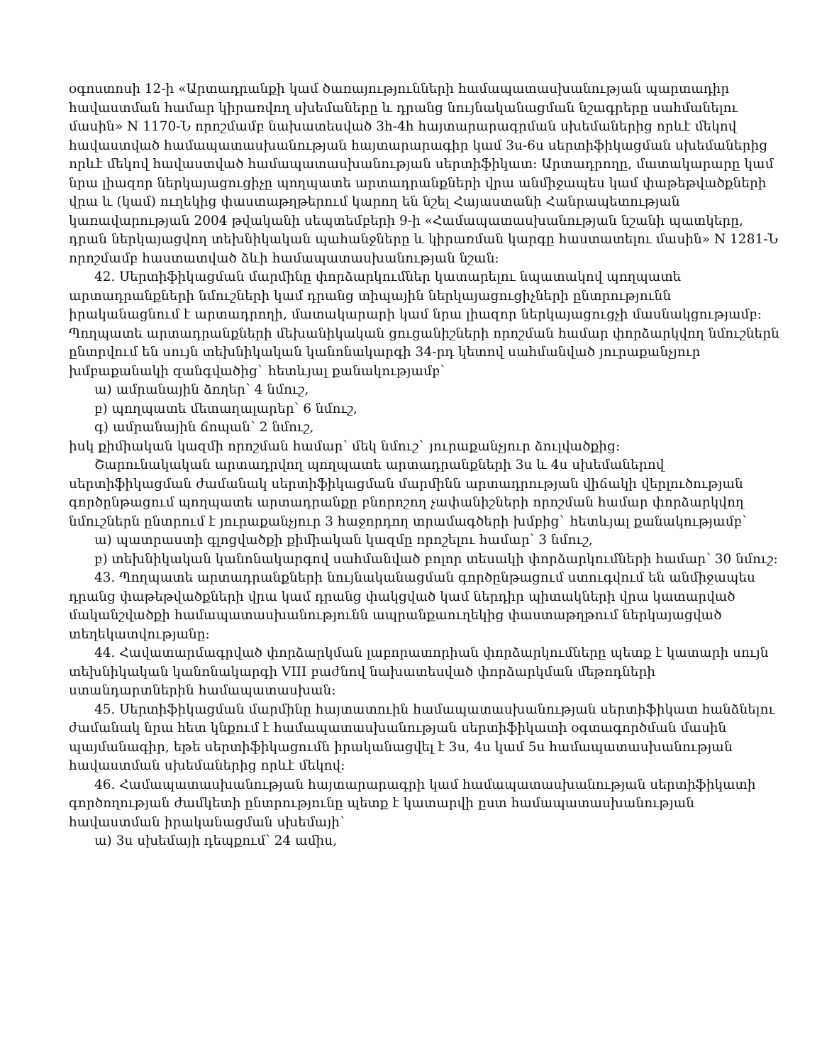օգոստոսի 12-ի «Արտադրանքի կամ ծառայությունների համապատասխանության պարտադիր հավաստման համար կիրառվող սխեմաները և դրանց նույնականացման նշագրերը սահմանելու մասին» N 1170-Ն որոշմամբ նախատեսված 3հ-4հ հայտարարագրման սխեմաներից որևէ մեկով հավաստված համապատասխանության հայտարարագիր կամ 3ս-6ս սերտիֆիկացման սխեմաներից որևէ մեկով հավաստված համապատասխանության սերտիֆիկատ: Արտադրողը, մատակարարը կամ նրա լիազոր ներկայացուցիչը պողպատե արտադրանքների վրա անմիջապես կամ փաթեթվածքների վրա և (կամ) ուղեկից փաստաթղթերում կարող են նշել Հայաստանի Հանրապետության կառավարության 2004 թվականի սեպտեմբերի 9-ի «Համապատասխանության նշանի պատկերը, դրան ներկայացվող տեխնիկական պահանջները և կիրառման կարգը հաստատելու մասին» N 1281-Ն որոշմամբ հաստատված ձևի համապատասխանության նշան:
42. Սերտիֆիկացման մարմինը փորձարկումներ կատարելու նպատակով պողպատե արտադրանքների նմուշների կամ դրանց տիպային ներկայացուցիչների ընտրությունն իրականացնում է արտադրողի, մատակարարի կամ նրա լիազոր ներկայացուցչի մասնակցությամբ: Պողպատե արտադրանքների մեխանիկական ցուցանիշների որոշման համար փորձարկվող նմուշներն ընտրվում են սույն տեխնիկական կանոնակարգի 34-րդ կետով սահմանված յուրաքանչյուր խմբաքանակի զանգվածից` հետևյալ քանակությամբ`
ա) ամրանային ձողեր՝ 4 նմուշ,
բ) պողպատե մետաղալարեր՝ 6 նմուշ,
գ) ամրանային ճոպան՝ 2 նմուշ,
իսկ քիմիական կազմի որոշման համար՝ մեկ նմուշ` յուրաքանչյուր ձուլվածքից:
Շարունակական արտադրվող պողպատե արտադրանքների 3ս և 4ս սխեմաներով սերտիֆիկացման ժամանակ սերտիֆիկացման մարմինն արտադրության վիճակի վերլուծության գործընթացում պողպատե արտադրանքը բնորոշող չափանիշների որոշման համար փորձարկվող նմուշներն ընտրում է յուրաքանչյուր 3 հաջորդող տրամագծերի խմբից` հետևյալ քանակությամբ՝
ա) պատրաստի գլոցվածքի քիմիական կազմը որոշելու համար՝ 3 նմուշ,
բ) տեխնիկական կանոնակարգով սահմանված բոլոր տեսակի փորձարկումների համար՝ 30 նմուշ:
43. Պողպատե արտադրանքների նույնականացման գործընթացում ստուգվում են անմիջապես դրանց փաթեթվածքների վրա կամ դրանց փակցված կամ ներդիր պիտակների վրա կատարված մականշվածքի համապատասխանությունն ապրանքաուղեկից փաստաթղթում ներկայացված տեղեկատվությանը:
44. Հավատարմագրված փորձարկման լաբորատորիան փորձարկումները պետք է կատարի սույն տեխնիկական կանոնակարգի VIII բաժնով նախատեսված փորձարկման մեթոդների ստանդարտներին համապատասխան:
45. Սերտիֆիկացման մարմինը հայտատուին համապատասխանության սերտիֆիկատ հանձնելու ժամանակ նրա հետ կնքում է համապատասխանության սերտիֆիկատի օգտագործման մասին պայմանագիր, եթե սերտիֆիկացումն իրականացվել է 3ս, 4ս կամ 5ս համապատասխանության հավաստման սխեմաներից որևէ մեկով:
46. Համապատասխանության հայտարարագրի կամ համապատասխանության սերտիֆիկատի գործողության ժամկետի ընտրությունը պետք է կատարվի ըստ համապատասխանության հավաստման իրականացման սխեմայի`
ա) 3ս սխեմայի դեպքում՝ 24 ամիս,